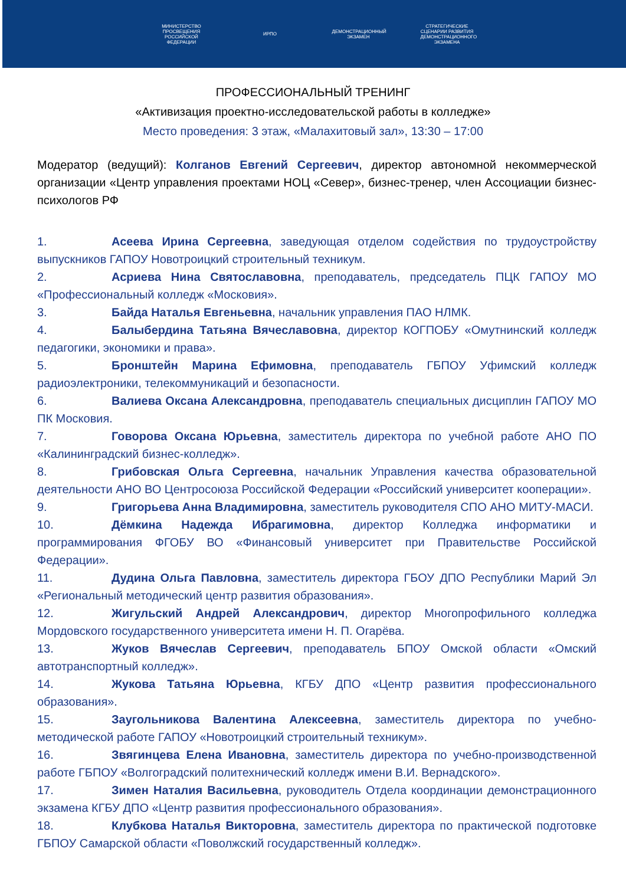МИНИСТЕРСТВО ПРОСВЕЩЕНИЯ РОССИЙСКОЙ ФЕДЕРАЦИИ
ИРПО
ДЕМОНСТРАЦИОННЫЙ ЭКЗАМЕН
СТРАТЕГИЧЕСКИЕ СЦЕНАРИИ РАЗВИТИЯ ДЕМОНСТРАЦИОННОГО ЭКЗАМЕНА
ПРОФЕССИОНАЛЬНЫЙ ТРЕНИНГ
«Активизация проектно-исследовательской работы в колледже»
Место проведения: 3 этаж, «Малахитовый зал», 13:30 – 17:00
Модератор (ведущий): Колганов Евгений Сергеевич, директор автономной некоммерческой организации «Центр управления проектами НОЦ «Север», бизнес-тренер, член Ассоциации бизнес-психологов РФ
1. Асеева Ирина Сергеевна, заведующая отделом содействия по трудоустройству выпускников ГАПОУ Новотроицкий строительный техникум.
2. Асриева Нина Святославовна, преподаватель, председатель ПЦК ГАПОУ МО «Профессиональный колледж «Московия».
3. Байда Наталья Евгеньевна, начальник управления ПАО НЛМК.
4. Балыбердина Татьяна Вячеславовна, директор КОГПОБУ «Омутнинский колледж педагогики, экономики и права».
5. Бронштейн Марина Ефимовна, преподаватель ГБПОУ Уфимский колледж радиоэлектроники, телекоммуникаций и безопасности.
6. Валиева Оксана Александровна, преподаватель специальных дисциплин ГАПОУ МО ПК Московия.
7. Говорова Оксана Юрьевна, заместитель директора по учебной работе АНО ПО «Калининградский бизнес-колледж».
8. Грибовская Ольга Сергеевна, начальник Управления качества образовательной деятельности АНО ВО Центросоюза Российской Федерации «Российский университет кооперации».
9. Григорьева Анна Владимировна, заместитель руководителя СПО АНО МИТУ-МАСИ.
10. Дёмкина Надежда Ибрагимовна, директор Колледжа информатики и программирования ФГОБУ ВО «Финансовый университет при Правительстве Российской Федерации».
11. Дудина Ольга Павловна, заместитель директора ГБОУ ДПО Республики Марий Эл «Региональный методический центр развития образования».
12. Жигульский Андрей Александрович, директор Многопрофильного колледжа Мордовского государственного университета имени Н. П. Огарёва.
13. Жуков Вячеслав Сергеевич, преподаватель БПОУ Омской области «Омский автотранспортный колледж».
14. Жукова Татьяна Юрьевна, КГБУ ДПО «Центр развития профессионального образования».
15. Заугольникова Валентина Алексеевна, заместитель директора по учебно-методической работе ГАПОУ «Новотроицкий строительный техникум».
16. Звягинцева Елена Ивановна, заместитель директора по учебно-производственной работе ГБПОУ «Волгоградский политехнический колледж имени В.И. Вернадского».
17. Зимен Наталия Васильевна, руководитель Отдела координации демонстрационного экзамена КГБУ ДПО «Центр развития профессионального образования».
18. Клубкова Наталья Викторовна, заместитель директора по практической подготовке ГБПОУ Самарской области «Поволжский государственный колледж».